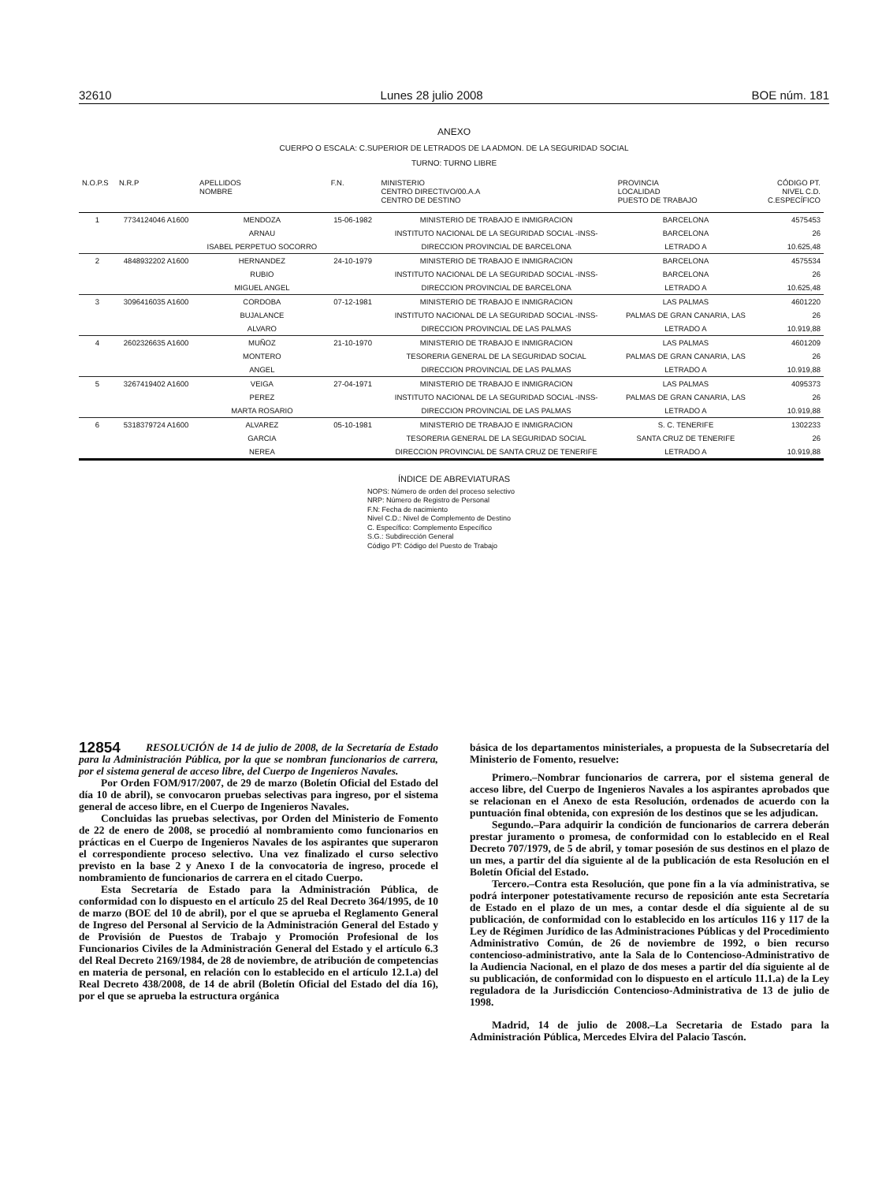32610 Lunes 28 julio 2008 BOE núm. 181
ANEXO
CUERPO O ESCALA: C.SUPERIOR DE LETRADOS DE LA ADMON. DE LA SEGURIDAD SOCIAL
TURNO: TURNO LIBRE
| N.O.P.S | N.R.P | APELLIDOS NOMBRE | F.N. | MINISTERIO CENTRO DIRECTIVO/00.A.A CENTRO DE DESTINO | PROVINCIA LOCALIDAD PUESTO DE TRABAJO | CÓDIGO PT. NIVEL C.D. C.ESPECÍFICO |
| --- | --- | --- | --- | --- | --- | --- |
| 1 | 7734124046 A1600 | MENDOZA | 15-06-1982 | MINISTERIO DE TRABAJO E INMIGRACION | BARCELONA | 4575453 |
| | | ARNAU | | INSTITUTO NACIONAL DE LA SEGURIDAD SOCIAL -INSS- | BARCELONA | 26 |
| | | ISABEL PERPETUO SOCORRO | | DIRECCION PROVINCIAL DE BARCELONA | LETRADO A | 10.625,48 |
| 2 | 4848932202 A1600 | HERNANDEZ | 24-10-1979 | MINISTERIO DE TRABAJO E INMIGRACION | BARCELONA | 4575534 |
| | | RUBIO | | INSTITUTO NACIONAL DE LA SEGURIDAD SOCIAL -INSS- | BARCELONA | 26 |
| | | MIGUEL ANGEL | | DIRECCION PROVINCIAL DE BARCELONA | LETRADO A | 10.625,48 |
| 3 | 3096416035 A1600 | CORDOBA | 07-12-1981 | MINISTERIO DE TRABAJO E INMIGRACION | LAS PALMAS | 4601220 |
| | | BUJALANCE | | INSTITUTO NACIONAL DE LA SEGURIDAD SOCIAL -INSS- | PALMAS DE GRAN CANARIA, LAS | 26 |
| | | ALVARO | | DIRECCION PROVINCIAL DE LAS PALMAS | LETRADO A | 10.919,88 |
| 4 | 2602326635 A1600 | MUÑOZ | 21-10-1970 | MINISTERIO DE TRABAJO E INMIGRACION | LAS PALMAS | 4601209 |
| | | MONTERO | | TESORERIA GENERAL DE LA SEGURIDAD SOCIAL | PALMAS DE GRAN CANARIA, LAS | 26 |
| | | ANGEL | | DIRECCION PROVINCIAL DE LAS PALMAS | LETRADO A | 10.919,88 |
| 5 | 3267419402 A1600 | VEIGA | 27-04-1971 | MINISTERIO DE TRABAJO E INMIGRACION | LAS PALMAS | 4095373 |
| | | PEREZ | | INSTITUTO NACIONAL DE LA SEGURIDAD SOCIAL -INSS- | PALMAS DE GRAN CANARIA, LAS | 26 |
| | | MARTA ROSARIO | | DIRECCION PROVINCIAL DE LAS PALMAS | LETRADO A | 10.919,88 |
| 6 | 5318379724 A1600 | ALVAREZ | 05-10-1981 | MINISTERIO DE TRABAJO E INMIGRACION | S. C. TENERIFE | 1302233 |
| | | GARCIA | | TESORERIA GENERAL DE LA SEGURIDAD SOCIAL | SANTA CRUZ DE TENERIFE | 26 |
| | | NEREA | | DIRECCION PROVINCIAL DE SANTA CRUZ DE TENERIFE | LETRADO A | 10.919,88 |
ÍNDICE DE ABREVIATURAS
NOPS: Número de orden del proceso selectivo
NRP: Número de Registro de Personal
F.N: Fecha de nacimiento
Nivel C.D.: Nivel de Complemento de Destino
C. Específico: Complemento Específico
S.G.: Subdirección General
Código PT: Código del Puesto de Trabajo
12854
RESOLUCIÓN de 14 de julio de 2008, de la Secretaría de Estado para la Administración Pública, por la que se nombran funcionarios de carrera, por el sistema general de acceso libre, del Cuerpo de Ingenieros Navales.
Por Orden FOM/917/2007, de 29 de marzo (Boletín Oficial del Estado del día 10 de abril), se convocaron pruebas selectivas para ingreso, por el sistema general de acceso libre, en el Cuerpo de Ingenieros Navales.
Concluidas las pruebas selectivas, por Orden del Ministerio de Fomento de 22 de enero de 2008, se procedió al nombramiento como funcionarios en prácticas en el Cuerpo de Ingenieros Navales de los aspirantes que superaron el correspondiente proceso selectivo. Una vez finalizado el curso selectivo previsto en la base 2 y Anexo I de la convocatoria de ingreso, procede el nombramiento de funcionarios de carrera en el citado Cuerpo.
Esta Secretaría de Estado para la Administración Pública, de conformidad con lo dispuesto en el artículo 25 del Real Decreto 364/1995, de 10 de marzo (BOE del 10 de abril), por el que se aprueba el Reglamento General de Ingreso del Personal al Servicio de la Administración General del Estado y de Provisión de Puestos de Trabajo y Promoción Profesional de los Funcionarios Civiles de la Administración General del Estado y el artículo 6.3 del Real Decreto 2169/1984, de 28 de noviembre, de atribución de competencias en materia de personal, en relación con lo establecido en el artículo 12.1.a) del Real Decreto 438/2008, de 14 de abril (Boletín Oficial del Estado del día 16), por el que se aprueba la estructura orgánica
básica de los departamentos ministeriales, a propuesta de la Subsecretaría del Ministerio de Fomento, resuelve:
Primero.–Nombrar funcionarios de carrera, por el sistema general de acceso libre, del Cuerpo de Ingenieros Navales a los aspirantes aprobados que se relacionan en el Anexo de esta Resolución, ordenados de acuerdo con la puntuación final obtenida, con expresión de los destinos que se les adjudican.
Segundo.–Para adquirir la condición de funcionarios de carrera deberán prestar juramento o promesa, de conformidad con lo establecido en el Real Decreto 707/1979, de 5 de abril, y tomar posesión de sus destinos en el plazo de un mes, a partir del día siguiente al de la publicación de esta Resolución en el Boletín Oficial del Estado.
Tercero.–Contra esta Resolución, que pone fin a la vía administrativa, se podrá interponer potestativamente recurso de reposición ante esta Secretaría de Estado en el plazo de un mes, a contar desde el día siguiente al de su publicación, de conformidad con lo establecido en los artículos 116 y 117 de la Ley de Régimen Jurídico de las Administraciones Públicas y del Procedimiento Administrativo Común, de 26 de noviembre de 1992, o bien recurso contencioso-administrativo, ante la Sala de lo Contencioso-Administrativo de la Audiencia Nacional, en el plazo de dos meses a partir del día siguiente al de su publicación, de conformidad con lo dispuesto en el artículo 11.1.a) de la Ley reguladora de la Jurisdicción Contencioso-Administrativa de 13 de julio de 1998.
Madrid, 14 de julio de 2008.–La Secretaria de Estado para la Administración Pública, Mercedes Elvira del Palacio Tascón.